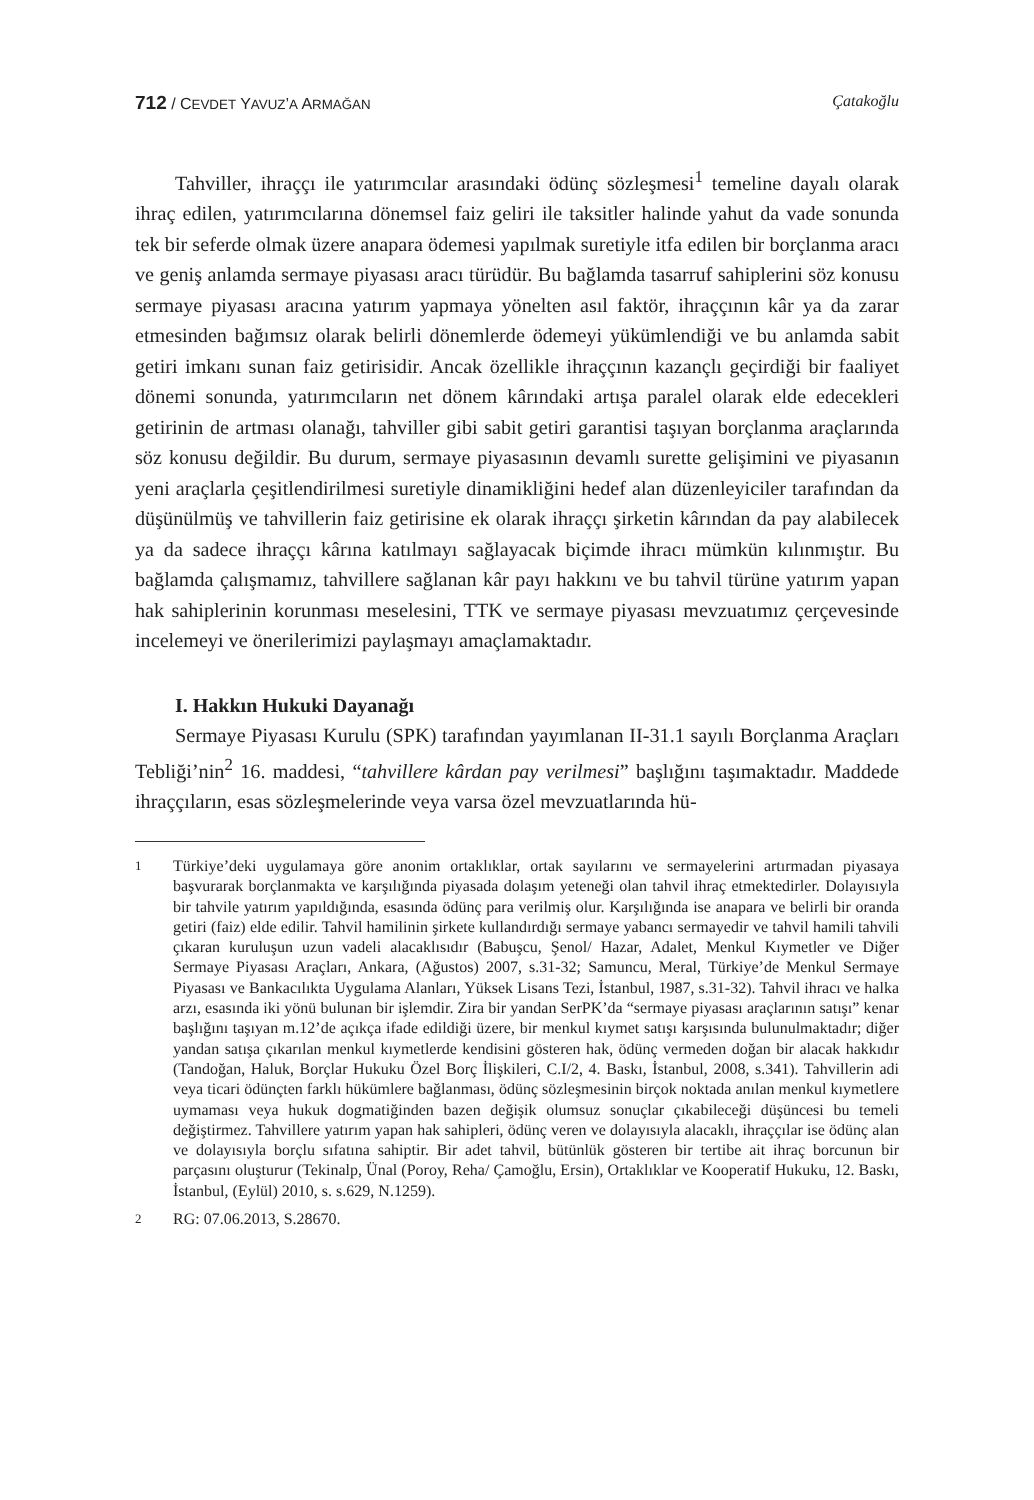712 / CEVDET YAVUZ’A ARMAĞAN Çatakoğlu
Tahviller, ihraççı ile yatırımcılar arasındaki ödünç sözleşmesi<sup>1</sup> temeline dayalı olarak ihraç edilen, yatırımcılarına dönemsel faiz geliri ile taksitler halinde yahut da vade sonunda tek bir seferde olmak üzere anapara ödemesi yapılmak suretiyle itfa edilen bir borçlanma aracı ve geniş anlamda sermaye piyasası aracı türüdür. Bu bağlamda tasarruf sahiplerini söz konusu sermaye piyasası aracına yatırım yapmaya yönelten asıl faktör, ihraççının kâr ya da zarar etmesinden bağımsız olarak belirli dönemlerde ödemeyi yükümlendiği ve bu anlamda sabit getiri imkanı sunan faiz getirisidir. Ancak özellikle ihraççının kazançlı geçirdiği bir faaliyet dönemi sonunda, yatırımcıların net dönem kârındaki artışa paralel olarak elde edecekleri getirinin de artması olanağı, tahviller gibi sabit getiri garantisi taşıyan borçlanma araçlarında söz konusu değildir. Bu durum, sermaye piyasasının devamlı surette gelişimini ve piyasanın yeni araçlarla çeşitlendirilmesi suretiyle dinamikliğini hedef alan düzenleyiciler tarafından da düşünülmüş ve tahvillerin faiz getirisine ek olarak ihraççı şirketin kârından da pay alabilecek ya da sadece ihraççı kârına katılmayı sağlayacak biçimde ihracı mümkün kılınmıştır. Bu bağlamda çalışmamız, tahvillere sağlanan kâr payı hakkını ve bu tahvil türüne yatırım yapan hak sahiplerinin korunması meselesini, TTK ve sermaye piyasası mevzuatımız çerçevesinde incelemeyi ve önerilerimizi paylaşmayı amaçlamaktadır.
I. Hakkın Hukuki Dayanağı
Sermaye Piyasası Kurulu (SPK) tarafından yayımlanan II-31.1 sayılı Borçlanma Araçları Tebliği’nin<sup>2</sup> 16. maddesi, “tahvillere kârdan pay verilmesi” başlığını taşımaktadır. Maddede ihraççıların, esas sözleşmelerinde veya varsa özel mevzuatlarında hü-
1 Türkiye’deki uygulamaya göre anonim ortaklıklar, ortak sayılarını ve sermayelerini artırmadan piyasaya başvurarak borçlanmakta ve karşılığında piyasada dolaşım yeteneği olan tahvil ihraç etmektedirler. Dolayısıyla bir tahvile yatırım yapıldığında, esasında ödünç para verilmiş olur. Karşılığında ise anapara ve belirli bir oranda getiri (faiz) elde edilir. Tahvil hamilinin şirkete kullandırdığı sermaye yabancı sermayedir ve tahvil hamili tahvili çıkaran kuruluşun uzun vadeli alacaklısıdır (Babuşcu, Şenol/ Hazar, Adalet, Menkul Kıymetler ve Diğer Sermaye Piyasası Araçları, Ankara, (Ağustos) 2007, s.31-32; Samuncu, Meral, Türkiye’de Menkul Sermaye Piyasası ve Bankacılıkta Uygulama Alanları, Yüksek Lisans Tezi, İstanbul, 1987, s.31-32). Tahvil ihracı ve halka arzı, esasında iki yönü bulunan bir işlemdir. Zira bir yandan SerPK’da “sermaye piyasası araçlarının satışı” kenar başlığını taşıyan m.12’de açıkça ifade edildiği üzere, bir menkul kıymet satışı karşısında bulunulmaktadır; diğer yandan satışa çıkarılan menkul kıymetlerde kendisini gösteren hak, ödünç vermeden doğan bir alacak hakkıdır (Tandoğan, Haluk, Borçlar Hukuku Özel Borç İlişkileri, C.I/2, 4. Baskı, İstanbul, 2008, s.341). Tahvillerin adi veya ticari ödünçten farklı hükümlere bağlanması, ödünç sözleşmesinin birçok noktada anılan menkul kıymetlere uymaması veya hukuk dogmatiğinden bazen değişik olumsuz sonuçlar çıkabileceği düşüncesi bu temeli değiştirmez. Tahvillere yatırım yapan hak sahipleri, ödünç veren ve dolayısıyla alacaklı, ihraççılar ise ödünç alan ve dolayısıyla borçlu sıfatına sahiptir. Bir adet tahvil, bütünlük gösteren bir tertibe ait ihraç borcunun bir parçasını oluşturur (Tekinalp, Ünal (Poroy, Reha/ Çamoğlu, Ersin), Ortaklıklar ve Kooperatif Hukuku, 12. Baskı, İstanbul, (Eylül) 2010, s. s.629, N.1259).
2 RG: 07.06.2013, S.28670.